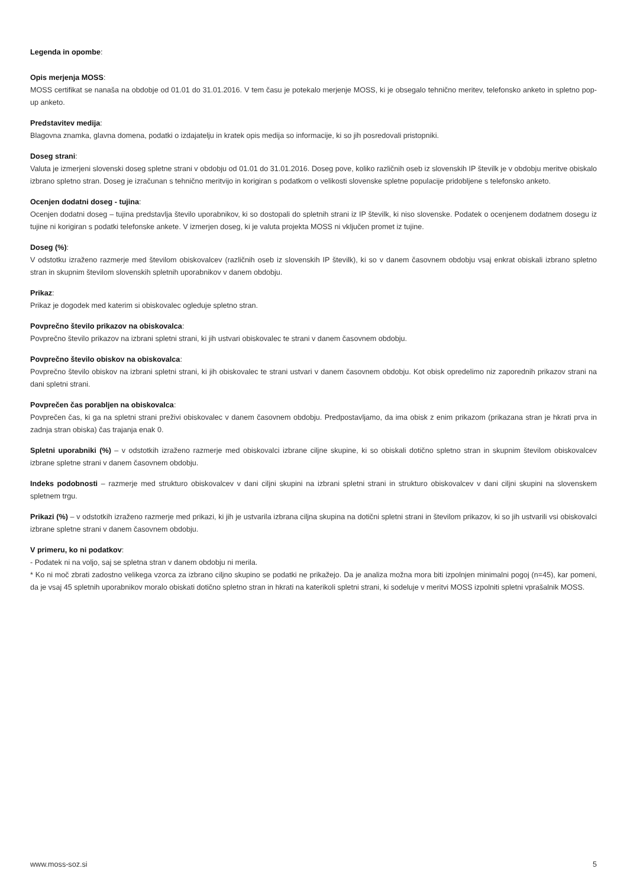Legenda in opombe:
Opis merjenja MOSS:
MOSS certifikat se nanaša na obdobje od 01.01 do 31.01.2016. V tem času je potekalo merjenje MOSS, ki je obsegalo tehnično meritev, telefonsko anketo in spletno pop-up anketo.
Predstavitev medija:
Blagovna znamka, glavna domena, podatki o izdajatelju in kratek opis medija so informacije, ki so jih posredovali pristopniki.
Doseg strani:
Valuta je izmerjeni slovenski doseg spletne strani v obdobju od 01.01 do 31.01.2016. Doseg pove, koliko različnih oseb iz slovenskih IP številk je v obdobju meritve obiskalo izbrano spletno stran. Doseg je izračunan s tehnično meritvijo in korigiran s podatkom o velikosti slovenske spletne populacije pridobljene s telefonsko anketo.
Ocenjen dodatni doseg - tujina:
Ocenjen dodatni doseg – tujina predstavlja število uporabnikov, ki so dostopali do spletnih strani iz IP številk, ki niso slovenske. Podatek o ocenjenem dodatnem dosegu iz tujine ni korigiran s podatki telefonske ankete. V izmerjen doseg, ki je valuta projekta MOSS ni vključen promet iz tujine.
Doseg (%):
V odstotku izraženo razmerje med številom obiskovalcev (različnih oseb iz slovenskih IP številk), ki so v danem časovnem obdobju vsaj enkrat obiskali izbrano spletno stran in skupnim številom slovenskih spletnih uporabnikov v danem obdobju.
Prikaz:
Prikaz je dogodek med katerim si obiskovalec ogleduje spletno stran.
Povprečno število prikazov na obiskovalca:
Povprečno število prikazov na izbrani spletni strani, ki jih ustvari obiskovalec te strani v danem časovnem obdobju.
Povprečno število obiskov na obiskovalca:
Povprečno število obiskov na izbrani spletni strani, ki jih obiskovalec te strani ustvari v danem časovnem obdobju. Kot obisk opredelimo niz zaporednih prikazov strani na dani spletni strani.
Povprečen čas porabljen na obiskovalca:
Povprečen čas, ki ga na spletni strani preživi obiskovalec v danem časovnem obdobju. Predpostavljamo, da ima obisk z enim prikazom (prikazana stran je hkrati prva in zadnja stran obiska) čas trajanja enak 0.
Spletni uporabniki (%) – v odstotkih izraženo razmerje med obiskovalci izbrane ciljne skupine, ki so obiskali dotično spletno stran in skupnim številom obiskovalcev izbrane spletne strani v danem časovnem obdobju.
Indeks podobnosti – razmerje med strukturo obiskovalcev v dani ciljni skupini na izbrani spletni strani in strukturo obiskovalcev v dani ciljni skupini na slovenskem spletnem trgu.
Prikazi (%) – v odstotkih izraženo razmerje med prikazi, ki jih je ustvarila izbrana ciljna skupina na dotični spletni strani in številom prikazov, ki so jih ustvarili vsi obiskovalci izbrane spletne strani v danem časovnem obdobju.
V primeru, ko ni podatkov:
- Podatek ni na voljo, saj se spletna stran v danem obdobju ni merila.
* Ko ni moč zbrati zadostno velikega vzorca za izbrano ciljno skupino se podatki ne prikažejo. Da je analiza možna mora biti izpolnjen minimalni pogoj (n=45), kar pomeni, da je vsaj 45 spletnih uporabnikov moralo obiskati dotično spletno stran in hkrati na katerikoli spletni strani, ki sodeluje v meritvi MOSS izpolniti spletni vprašalnik MOSS.
www.moss-soz.si 5